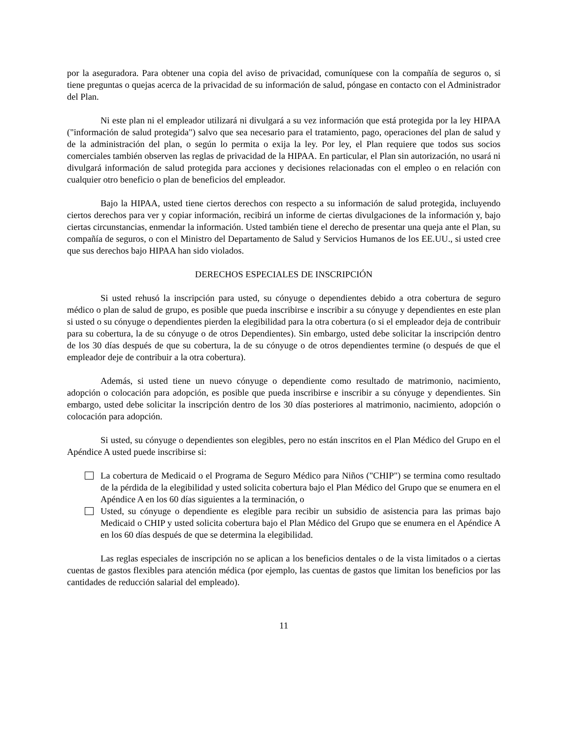por la aseguradora. Para obtener una copia del aviso de privacidad, comuníquese con la compañía de seguros o, si tiene preguntas o quejas acerca de la privacidad de su información de salud, póngase en contacto con el Administrador del Plan.
Ni este plan ni el empleador utilizará ni divulgará a su vez información que está protegida por la ley HIPAA ("información de salud protegida") salvo que sea necesario para el tratamiento, pago, operaciones del plan de salud y de la administración del plan, o según lo permita o exija la ley. Por ley, el Plan requiere que todos sus socios comerciales también observen las reglas de privacidad de la HIPAA. En particular, el Plan sin autorización, no usará ni divulgará información de salud protegida para acciones y decisiones relacionadas con el empleo o en relación con cualquier otro beneficio o plan de beneficios del empleador.
Bajo la HIPAA, usted tiene ciertos derechos con respecto a su información de salud protegida, incluyendo ciertos derechos para ver y copiar información, recibirá un informe de ciertas divulgaciones de la información y, bajo ciertas circunstancias, enmendar la información. Usted también tiene el derecho de presentar una queja ante el Plan, su compañía de seguros, o con el Ministro del Departamento de Salud y Servicios Humanos de los EE.UU., si usted cree que sus derechos bajo HIPAA han sido violados.
DERECHOS ESPECIALES DE INSCRIPCIÓN
Si usted rehusó la inscripción para usted, su cónyuge o dependientes debido a otra cobertura de seguro médico o plan de salud de grupo, es posible que pueda inscribirse e inscribir a su cónyuge y dependientes en este plan si usted o su cónyuge o dependientes pierden la elegibilidad para la otra cobertura (o si el empleador deja de contribuir para su cobertura, la de su cónyuge o de otros Dependientes). Sin embargo, usted debe solicitar la inscripción dentro de los 30 días después de que su cobertura, la de su cónyuge o de otros dependientes termine (o después de que el empleador deje de contribuir a la otra cobertura).
Además, si usted tiene un nuevo cónyuge o dependiente como resultado de matrimonio, nacimiento, adopción o colocación para adopción, es posible que pueda inscribirse e inscribir a su cónyuge y dependientes. Sin embargo, usted debe solicitar la inscripción dentro de los 30 días posteriores al matrimonio, nacimiento, adopción o colocación para adopción.
Si usted, su cónyuge o dependientes son elegibles, pero no están inscritos en el Plan Médico del Grupo en el Apéndice A usted puede inscribirse si:
La cobertura de Medicaid o el Programa de Seguro Médico para Niños ("CHIP") se termina como resultado de la pérdida de la elegibilidad y usted solicita cobertura bajo el Plan Médico del Grupo que se enumera en el Apéndice A en los 60 días siguientes a la terminación, o
Usted, su cónyuge o dependiente es elegible para recibir un subsidio de asistencia para las primas bajo Medicaid o CHIP y usted solicita cobertura bajo el Plan Médico del Grupo que se enumera en el Apéndice A en los 60 días después de que se determina la elegibilidad.
Las reglas especiales de inscripción no se aplican a los beneficios dentales o de la vista limitados o a ciertas cuentas de gastos flexibles para atención médica (por ejemplo, las cuentas de gastos que limitan los beneficios por las cantidades de reducción salarial del empleado).
11